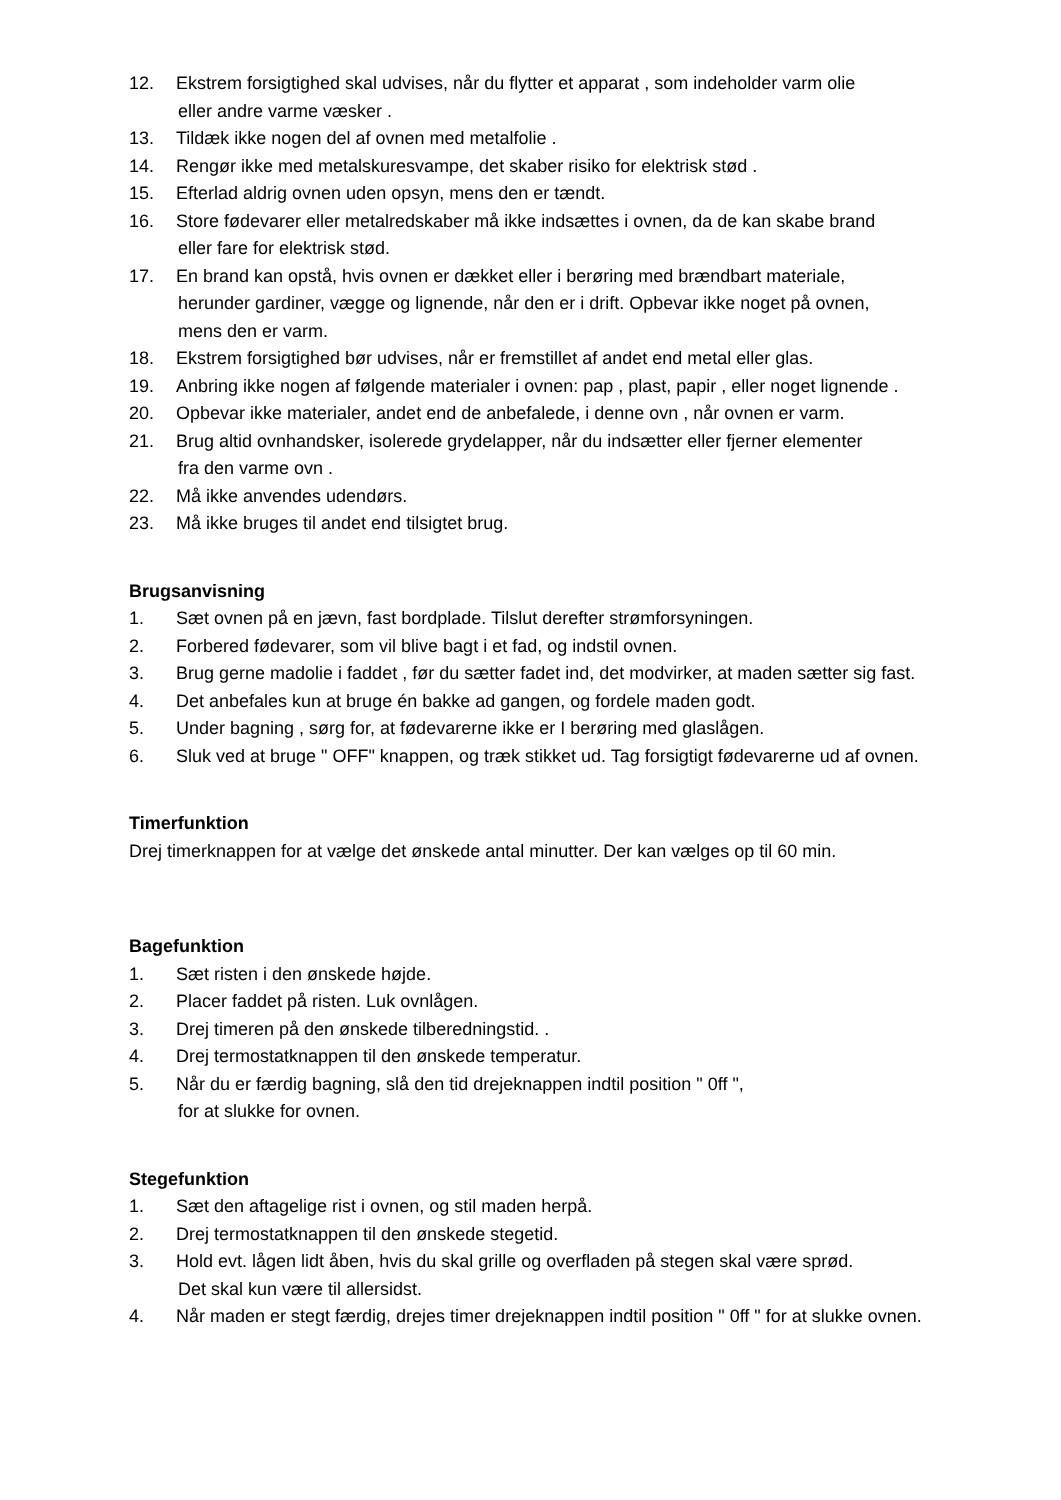12. Ekstrem forsigtighed skal udvises, når du flytter et apparat , som indeholder varm olie
eller andre varme væsker .
13. Tildæk ikke nogen del af ovnen med metalfolie .
14. Rengør ikke med metalskuresvampe, det skaber risiko for elektrisk stød .
15. Efterlad aldrig ovnen uden opsyn, mens den er tændt.
16. Store fødevarer eller metalredskaber må ikke indsættes i ovnen, da de kan skabe brand
eller fare for elektrisk stød.
17. En brand kan opstå, hvis ovnen er dækket eller i berøring med brændbart materiale,
herunder gardiner, vægge og lignende, når den er i drift. Opbevar ikke noget på ovnen,
mens den er varm.
18. Ekstrem forsigtighed bør udvises, når er fremstillet af andet end metal eller glas.
19. Anbring ikke nogen af følgende materialer i ovnen: pap , plast, papir , eller noget lignende .
20. Opbevar ikke materialer, andet end de anbefalede, i denne ovn , når ovnen er varm.
21. Brug altid ovnhandsker, isolerede grydelapper, når du indsætter eller fjerner elementer
fra den varme ovn .
22. Må ikke anvendes udendørs.
23. Må ikke bruges til andet end tilsigtet brug.
Brugsanvisning
1. Sæt ovnen på en jævn, fast bordplade. Tilslut derefter strømforsyningen.
2. Forbered fødevarer, som vil blive bagt i et fad, og indstil ovnen.
3. Brug gerne madolie i faddet , før du sætter fadet ind, det modvirker, at maden sætter sig fast.
4. Det anbefales kun at bruge én bakke ad gangen, og fordele maden godt.
5. Under bagning , sørg for, at fødevarerne ikke er I berøring med glaslågen.
6. Sluk ved at bruge " OFF" knappen, og træk stikket ud. Tag forsigtigt fødevarerne ud af ovnen.
Timerfunktion
Drej timerknappen for at vælge det ønskede antal minutter. Der kan vælges op til 60 min.
Bagefunktion
1. Sæt risten i den ønskede højde.
2. Placer faddet på risten. Luk ovnlågen.
3. Drej timeren på den ønskede tilberedningstid. .
4. Drej termostatknappen til den ønskede temperatur.
5. Når du er færdig bagning, slå den tid drejeknappen indtil position " 0ff ",
for at slukke for ovnen.
Stegefunktion
1. Sæt den aftagelige rist i ovnen, og stil maden herpå.
2. Drej termostatknappen til den ønskede stegetid.
3. Hold evt. lågen lidt åben, hvis du skal grille og overfladen på stegen skal være sprød.
Det skal kun være til allersidst.
4. Når maden er stegt færdig, drejes timer drejeknappen indtil position " 0ff " for at slukke ovnen.